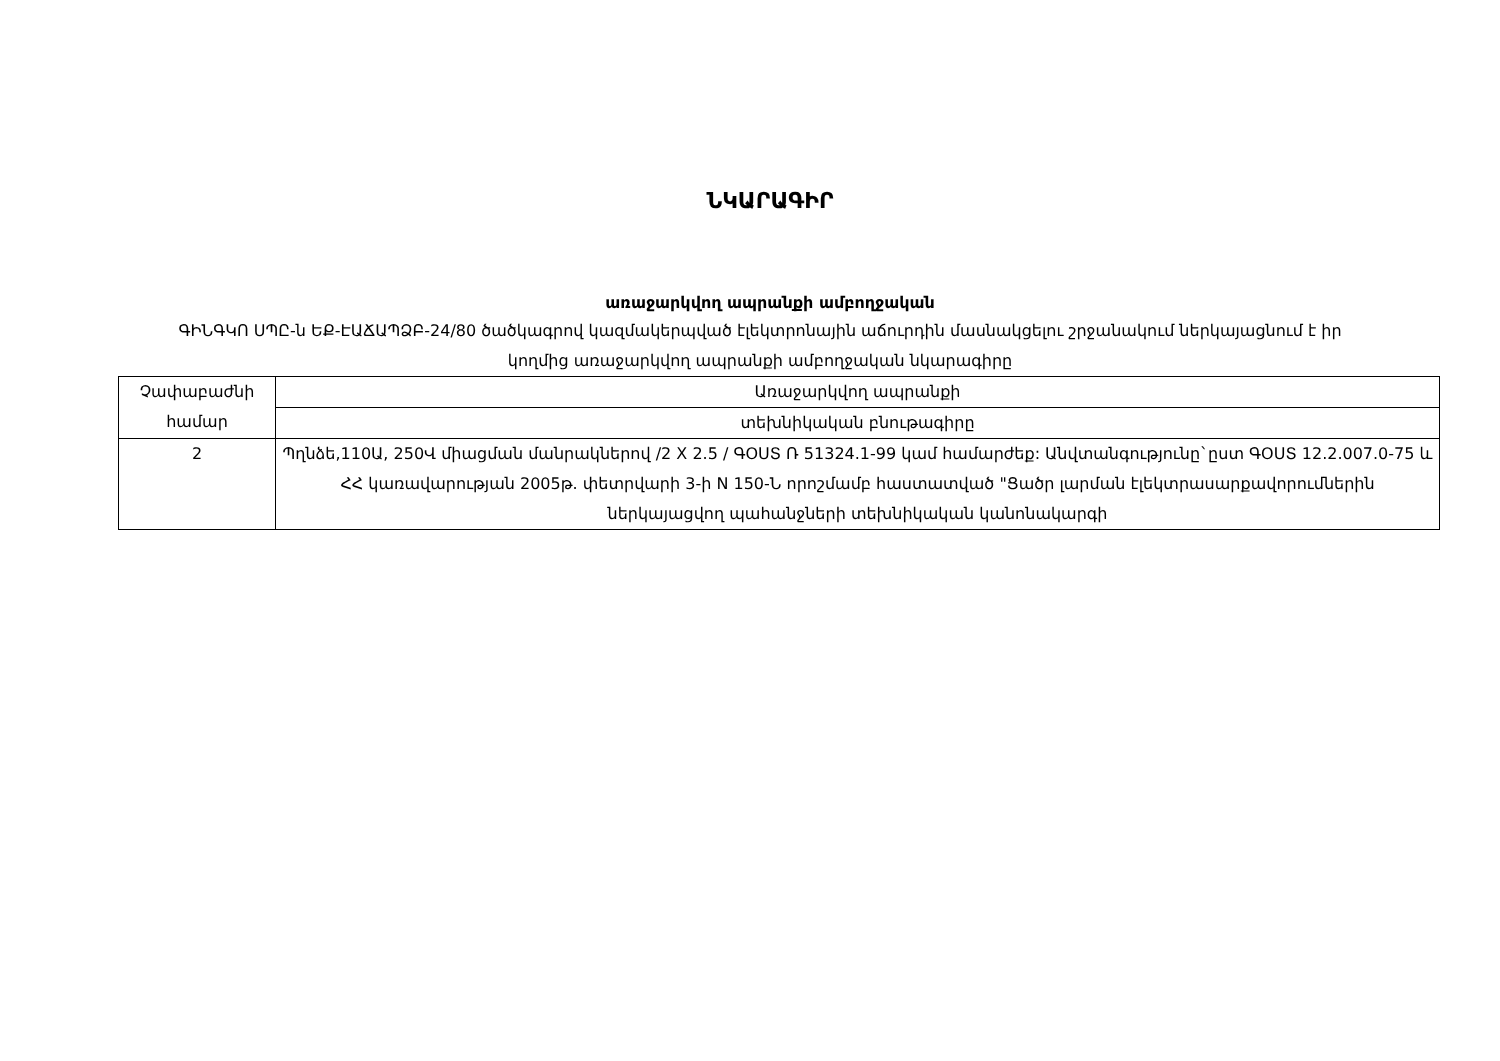ՆԿԱՐԱԳԻՐ
առաջարկվող ապրանքի ամբողջական
ԳԻՆԳԿՈ ՍՊԸ-ն ԵՔ-ԷԱՃԱՊՁԲ-24/80 ծածկագրով կազմակերպված էլեկտրոնային աճուրդին մասնակցելու շրջանակում ներկայացնում է իր կողմից առաջարկվող ապրանքի ամբողջական նկարագիրը
| Չափաբաժնի համար | Առաջարկվող ապրանքի |
| | տեխնիկական բնութագիրը |
| 2 | Պղնձե,110Ա, 250Վ միացման մանրակներով /2 X 2.5 / ԳՕՍՏ Ռ 51324.1-99 կամ համարժեք: Անվտանգությունը`ըստ ԳՕՍՏ 12.2.007.0-75 և ՀՀ կառավարության 2005թ. փետրվարի 3-ի N 150-Ն որոշմամբ հաստատված "Ցածր լարման էլեկտրասարքավորումներին ներկայացվող պահանջների տեխնիկական կանոնակարգի |